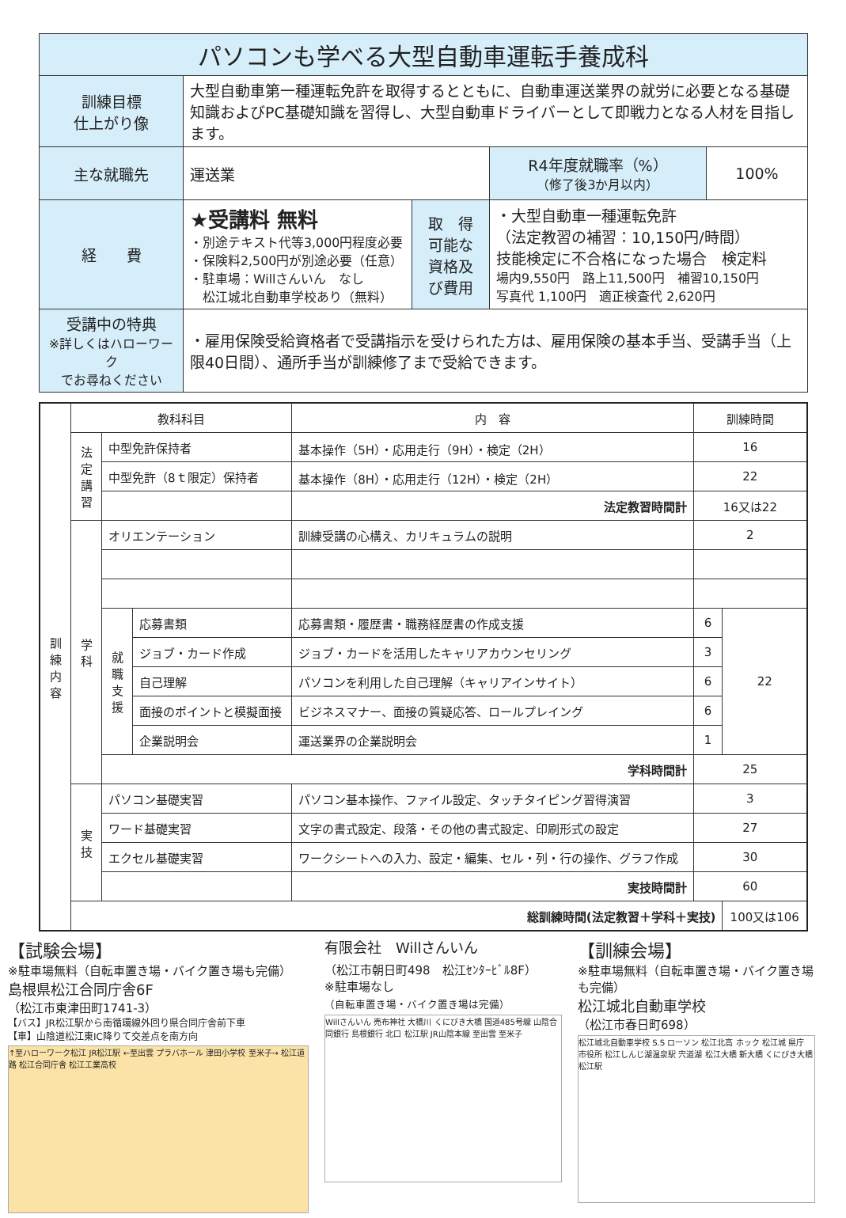| パソコンも学べる大型自動車運転手養成科 | | | | |
| 訓練目標 仕上がり像 | 大型自動車第一種運転免許を取得するとともに、自動車運送業界の就労に必要となる基礎知識およびPC基礎知識を習得し、大型自動車ドライバーとして即戦力となる人材を目指します。 | | | |
| 主な就職先 | 運送業 | | R4年度就職率（%） （修了後3か月以内） | 100% |
| 経 費 | ★受講料 無料 ・別途テキスト代等3,000円程度必要 ・保険料2,500円が別途必要（任意） ・駐車場：Willさんいん なし 松江城北自動車学校あり（無料） | 取 得 可能な 資格及 び費用 | ・大型自動車一種運転免許 （法定教習の補習：10,150円/時間） 技能検定に不合格になった場合 検定料 場内9,550円 路上11,500円 補習10,150円 写真代 1,100円 適正検査代 2,620円 | |
| 受講中の特典 ※詳しくはハローワーク でお尋ねください | ・雇用保険受給資格者で受講指示を受けられた方は、雇用保険の基本手当、受講手当（上限40日間）、通所手当が訓練修了まで受給できます。 | | | |
| 訓練内容 | 教科科目 | | | 内 容 | 訓練時間 | |
| | 法定講習 | 中型免許保持者 | | 基本操作（5H）・応用走行（9H）・検定（2H） | 16 | |
| | | 中型免許（8ｔ限定）保持者 | | 基本操作（8H）・応用走行（12H）・検定（2H） | 22 | |
| | | | | 法定教習時間計 | 16又は22 | |
| | 学科 | オリエンテーション | | 訓練受講の心構え、カリキュラムの説明 | 2 | |
| | | 就職支援 | 応募書類 | 応募書類・履歴書・職務経歴書の作成支援 | 6 | 22 |
| | | | ジョブ・カード作成 | ジョブ・カードを活用したキャリアカウンセリング | 3 | |
| | | | 自己理解 | パソコンを利用した自己理解（キャリアインサイト） | 6 | |
| | | | 面接のポイントと模擬面接 | ビジネスマナー、面接の質疑応答、ロールプレイング | 6 | |
| | | | 企業説明会 | 運送業界の企業説明会 | 1 | |
| | | 学科時間計 | | | 25 | |
| | 実技 | パソコン基礎実習 | | パソコン基本操作、ファイル設定、タッチタイピング習得演習 | 3 | |
| | | ワード基礎実習 | | 文字の書式設定、段落・その他の書式設定、印刷形式の設定 | 27 | |
| | | エクセル基礎実習 | | ワークシートへの入力、設定・編集、セル・列・行の操作、グラフ作成 | 30 | |
| | | | | 実技時間計 | 60 | |
| | 総訓練時間(法定教習＋学科＋実技) | | | | | 100又は106 |
【試験会場】
※駐車場無料（自転車置き場・バイク置き場も完備）
島根県松江合同庁舎6F
（松江市東津田町1741-3）
【バス】JR松江駅から南循環線外回り県合同庁舎前下車
【車】山陰道松江東IC降りて交差点を南方向
↑至ハローワーク松江 JR松江駅 ←至出雲 プラバホール 津田小学校 至米子→ 松江道路 松江合同庁舎 松江工業高校
有限会社　Willさんいん
（松江市朝日町498　松江ｾﾝﾀｰﾋﾞﾙ8F）
※駐車場なし
（自転車置き場・バイク置き場は完備）
Willさんいん 売布神社 大橋川 くにびき大橋 国道485号線 山陰合同銀行 島根銀行 北口 松江駅 JR山陰本線 至出雲 至米子
【訓練会場】
※駐車場無料（自転車置き場・バイク置き場も完備）
松江城北自動車学校
（松江市春日町698）
松江城北自動車学校 S.S ローソン 松江北高 ホック 松江城 県庁 市役所 松江しんじ湖温泉駅 宍道湖 松江大橋 新大橋 くにびき大橋 松江駅